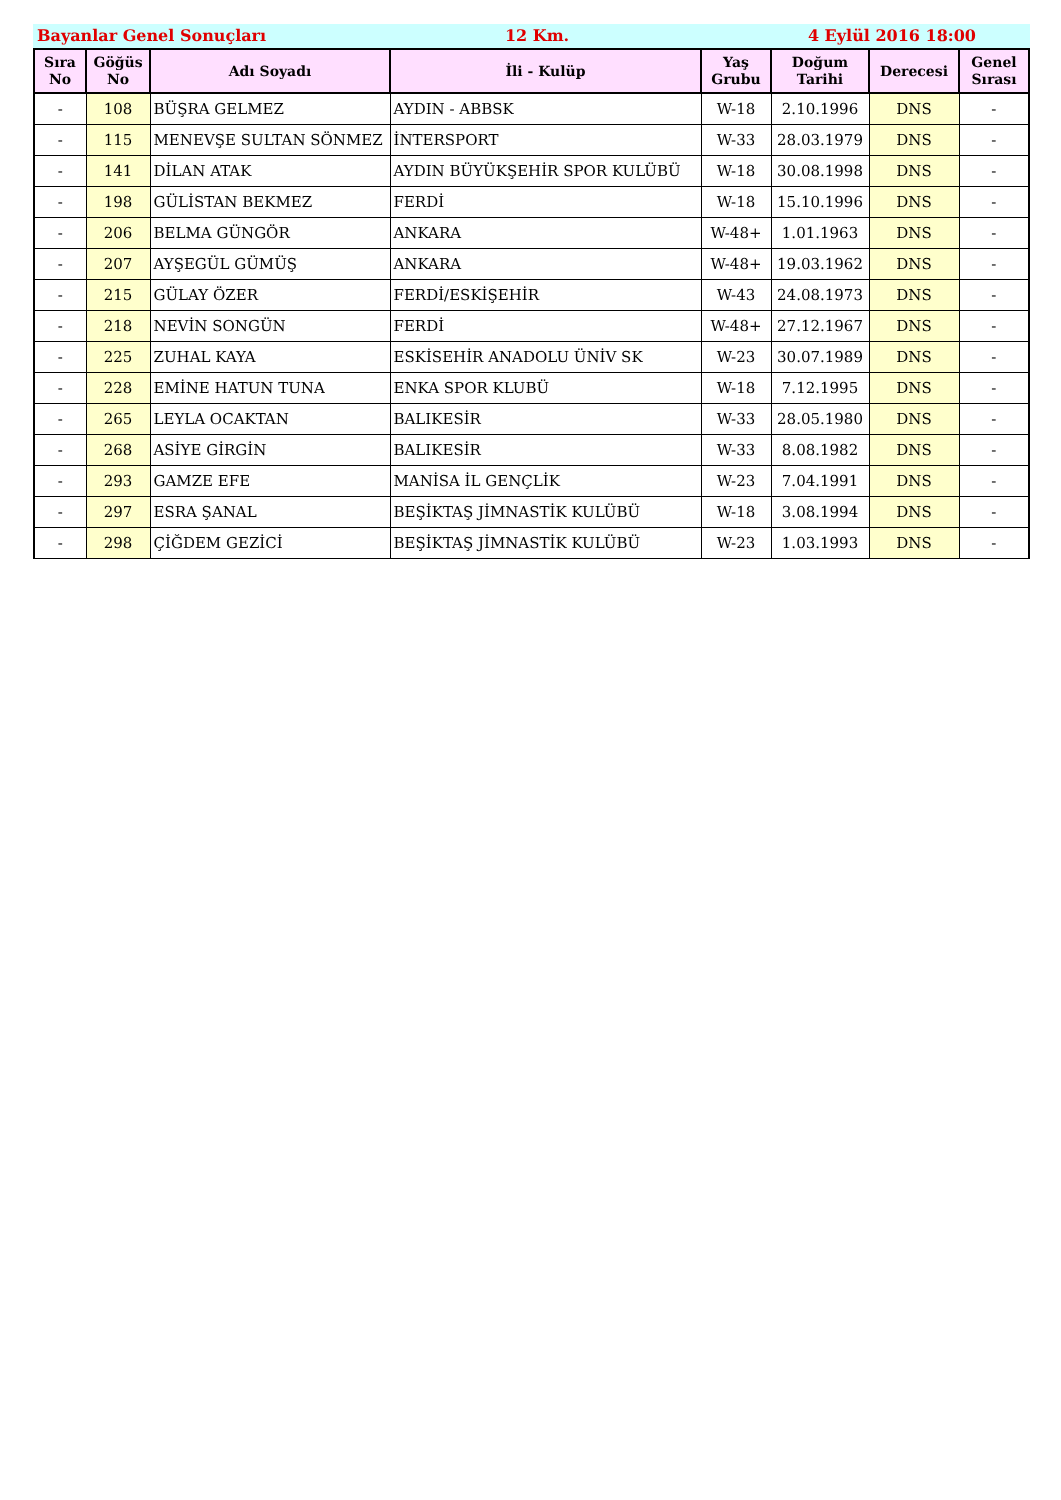Bayanlar Genel Sonuçları 12 Km. 4 Eylül 2016 18:00
| Sıra No | Göğüs No | Adı Soyadı | İli - Kulüp | Yaş Grubu | Doğum Tarihi | Derecesi | Genel Sırası |
| --- | --- | --- | --- | --- | --- | --- | --- |
| - | 108 | BÜŞRA GELMEZ | AYDIN - ABBSK | W-18 | 2.10.1996 | DNS | - |
| - | 115 | MENEVŞE SULTAN SÖNMEZ | İNTERSPORT | W-33 | 28.03.1979 | DNS | - |
| - | 141 | DİLAN ATAK | AYDIN BÜYÜKŞEHİR SPOR KULÜBÜ | W-18 | 30.08.1998 | DNS | - |
| - | 198 | GÜLİSTAN BEKMEZ | FERDİ | W-18 | 15.10.1996 | DNS | - |
| - | 206 | BELMA GÜNGÖR | ANKARA | W-48+ | 1.01.1963 | DNS | - |
| - | 207 | AYŞEGÜL GÜMÜŞ | ANKARA | W-48+ | 19.03.1962 | DNS | - |
| - | 215 | GÜLAY ÖZER | FERDİ/ESKİŞEHİR | W-43 | 24.08.1973 | DNS | - |
| - | 218 | NEVİN SONGÜN | FERDİ | W-48+ | 27.12.1967 | DNS | - |
| - | 225 | ZUHAL KAYA | ESKİSEHİR ANADOLU ÜNİV SK | W-23 | 30.07.1989 | DNS | - |
| - | 228 | EMİNE HATUN TUNA | ENKA SPOR KLUBÜ | W-18 | 7.12.1995 | DNS | - |
| - | 265 | LEYLA OCAKTAN | BALIKESİR | W-33 | 28.05.1980 | DNS | - |
| - | 268 | ASİYE GİRGİN | BALIKESİR | W-33 | 8.08.1982 | DNS | - |
| - | 293 | GAMZE EFE | MANİSA İL GENÇLİK | W-23 | 7.04.1991 | DNS | - |
| - | 297 | ESRA ŞANAL | BEŞİKTAŞ JİMNASTİK KULÜBÜ | W-18 | 3.08.1994 | DNS | - |
| - | 298 | ÇİĞDEM GEZİCİ | BEŞİKTAŞ JİMNASTİK KULÜBÜ | W-23 | 1.03.1993 | DNS | - |